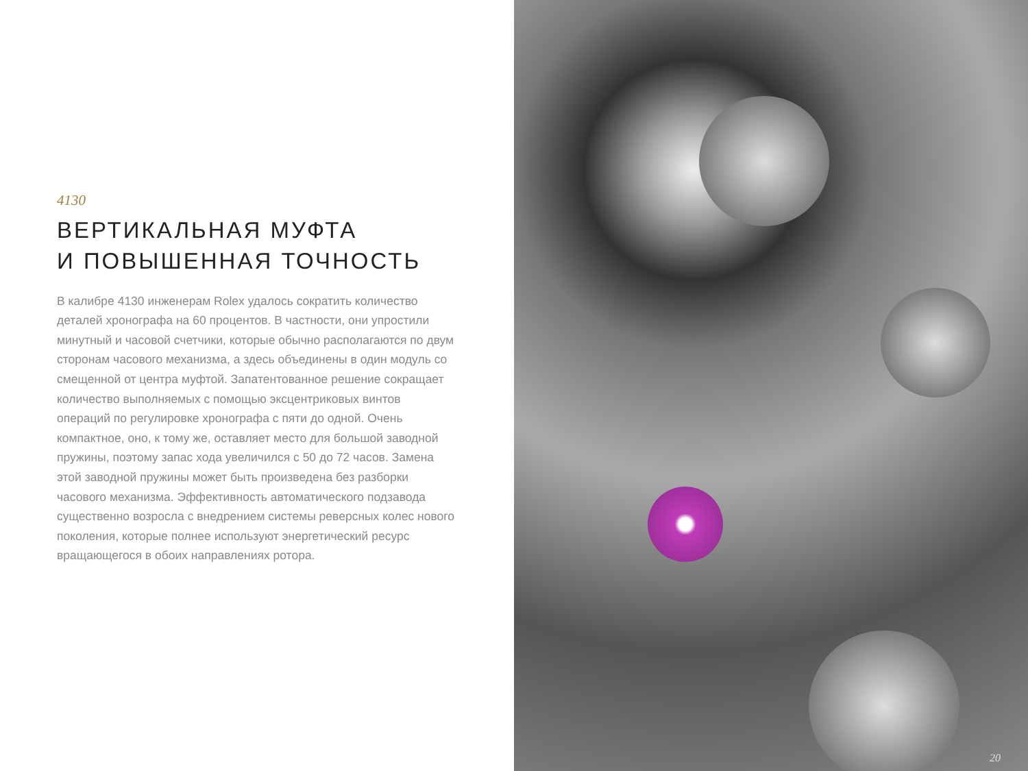4130
ВЕРТИКАЛЬНАЯ МУФТА
И ПОВЫШЕННАЯ ТОЧНОСТЬ
В калибре 4130 инженерам Rolex удалось сократить количество деталей хронографа на 60 процентов. В частности, они упростили минутный и часовой счетчики, которые обычно располагаются по двум сторонам часового механизма, а здесь объединены в один модуль со смещенной от центра муфтой. Запатентованное решение сокращает количество выполняемых с помощью эксцентриковых винтов операций по регулировке хронографа с пяти до одной. Очень компактное, оно, к тому же, оставляет место для большой заводной пружины, поэтому запас хода увеличился с 50 до 72 часов. Замена этой заводной пружины может быть произведена без разборки часового механизма. Эффективность автоматического подзавода существенно возросла с внедрением системы реверсных колес нового поколения, которые полнее используют энергетический ресурс вращающегося в обоих направлениях ротора.
20